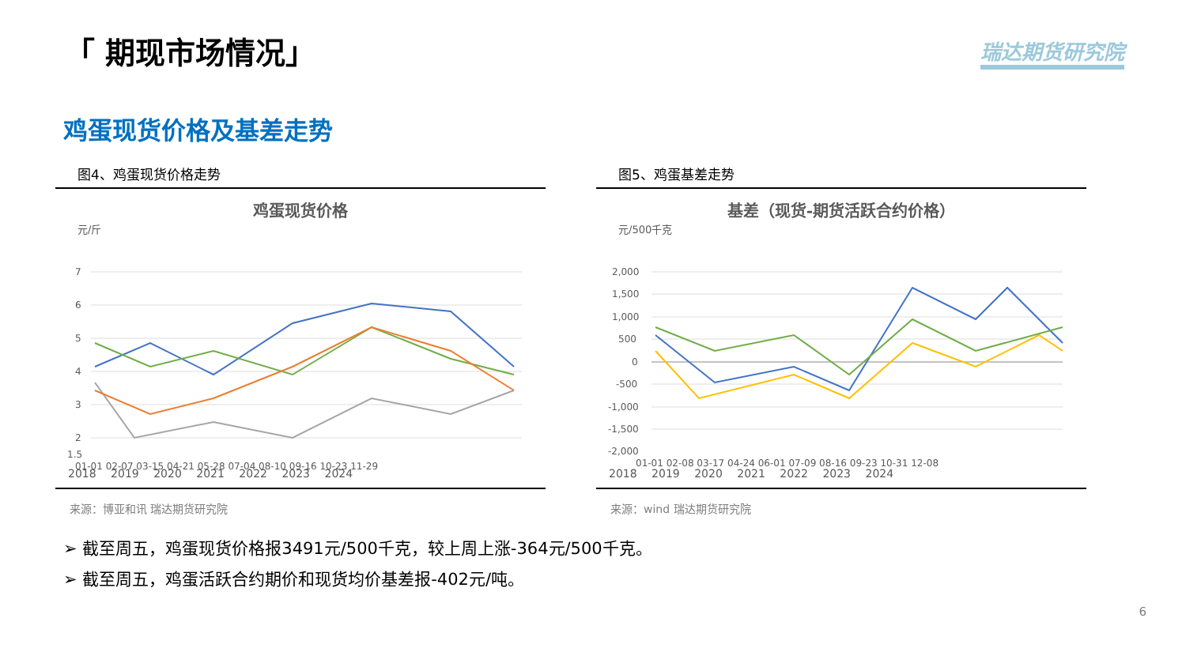「 期现市场情况」 瑞达期货研究院
鸡蛋现货价格及基差走势
图4、鸡蛋现货价格走势
鸡蛋现货价格
元/斤
7
6
5
4
3
2
1.5
01-01 02-07 03-15 04-21 05-28 07-04 08-10 09-16 10-23 11-29
2018 2019 2020 2021 2022 2023 2024
来源：博亚和讯 瑞达期货研究院
图5、鸡蛋基差走势
基差（现货-期货活跃合约价格）
元/500千克
2,000
1,500
1,000
500
0
-500
-1,000
-1,500
-2,000
01-01 02-08 03-17 04-24 06-01 07-09 08-16 09-23 10-31 12-08
2018 2019 2020 2021 2022 2023 2024
来源：wind 瑞达期货研究院
➢ 截至周五，鸡蛋现货价格报3491元/500千克，较上周上涨-364元/500千克。
➢ 截至周五，鸡蛋活跃合约期价和现货均价基差报-402元/吨。
6